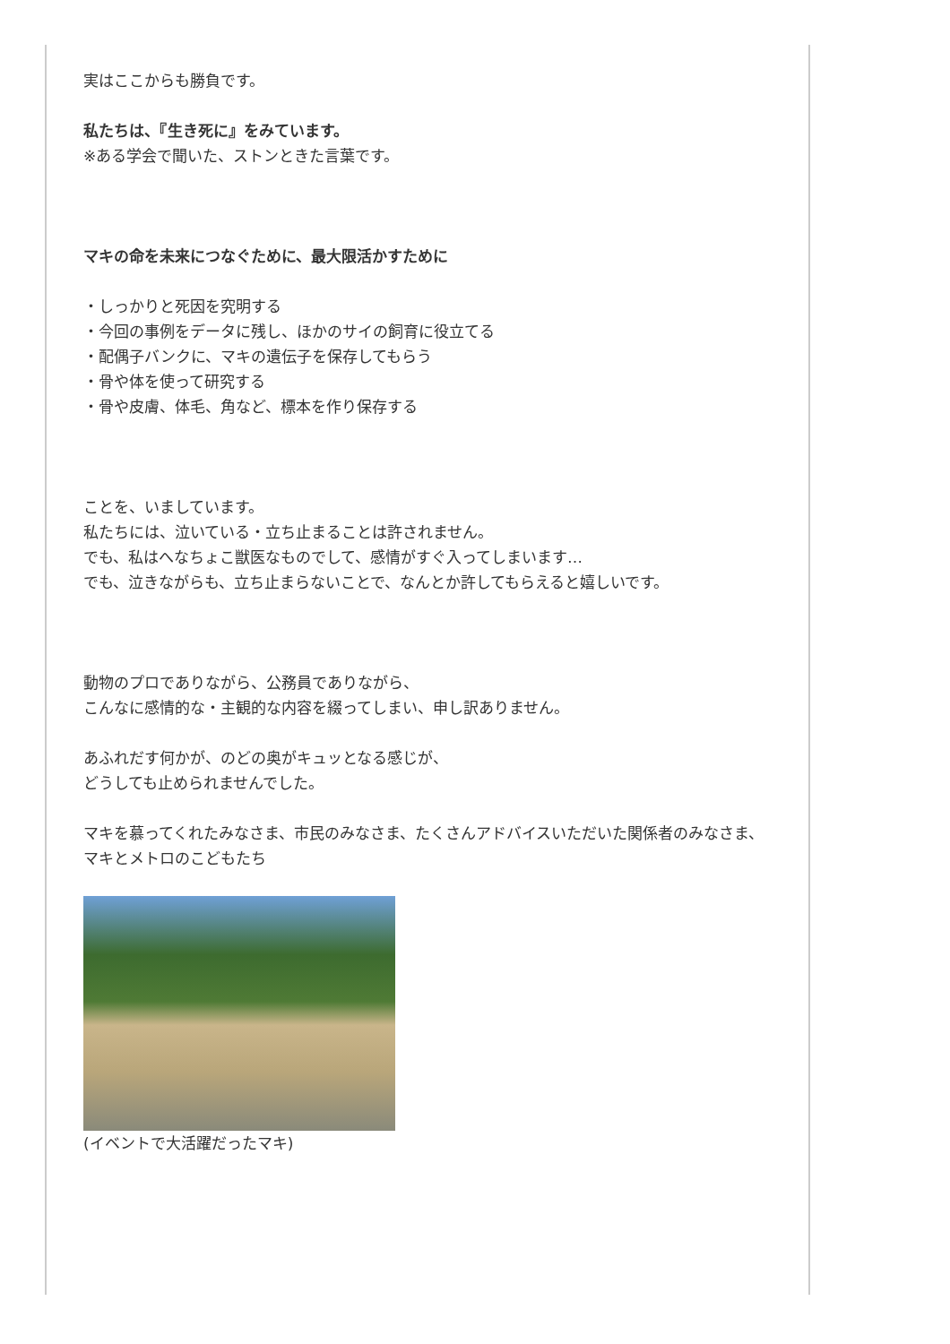実はここからも勝負です。
私たちは、『生き死に』をみています。
※ある学会で聞いた、ストンときた言葉です。
マキの命を未来につなぐために、最大限活かすために
・しっかりと死因を究明する
・今回の事例をデータに残し、ほかのサイの飼育に役立てる
・配偶子バンクに、マキの遺伝子を保存してもらう
・骨や体を使って研究する
・骨や皮膚、体毛、角など、標本を作り保存する
ことを、いましています。
私たちには、泣いている・立ち止まることは許されません。
でも、私はへなちょこ獣医なものでして、感情がすぐ入ってしまいます…
でも、泣きながらも、立ち止まらないことで、なんとか許してもらえると嬉しいです。
動物のプロでありながら、公務員でありながら、
こんなに感情的な・主観的な内容を綴ってしまい、申し訳ありません。
あふれだす何かが、のどの奥がキュッとなる感じが、
どうしても止められませんでした。
マキを慕ってくれたみなさま、市民のみなさま、たくさんアドバイスいただいた関係者のみなさま、マキとメトロのこどもたち
(イベントで大活躍だったマキ)